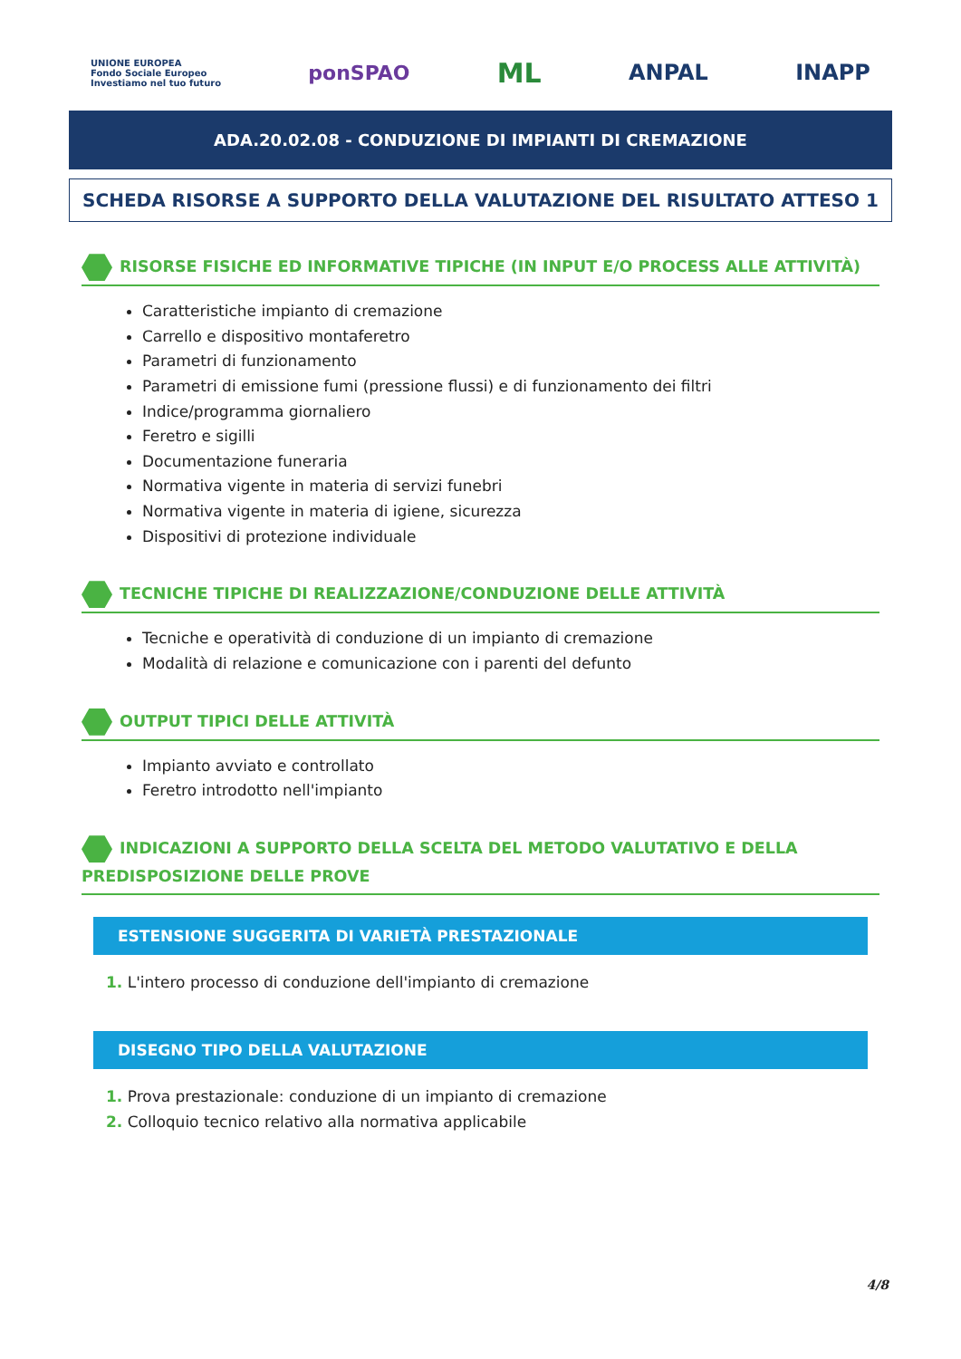UNIONE EUROPEA
Fondo Sociale Europeo
Investiamo nel tuo futuro ponSPAO ML ANPAL INAPP
ADA.20.02.08 - CONDUZIONE DI IMPIANTI DI CREMAZIONE
SCHEDA RISORSE A SUPPORTO DELLA VALUTAZIONE DEL RISULTATO ATTESO 1
RISORSE FISICHE ED INFORMATIVE TIPICHE (IN INPUT E/O PROCESS ALLE ATTIVITÀ)
Caratteristiche impianto di cremazione
Carrello e dispositivo montaferetro
Parametri di funzionamento
Parametri di emissione fumi (pressione flussi) e di funzionamento dei filtri
Indice/programma giornaliero
Feretro e sigilli
Documentazione funeraria
Normativa vigente in materia di servizi funebri
Normativa vigente in materia di igiene, sicurezza
Dispositivi di protezione individuale
TECNICHE TIPICHE DI REALIZZAZIONE/CONDUZIONE DELLE ATTIVITÀ
Tecniche e operatività di conduzione di un impianto di cremazione
Modalità di relazione e comunicazione con i parenti del defunto
OUTPUT TIPICI DELLE ATTIVITÀ
Impianto avviato e controllato
Feretro introdotto nell'impianto
INDICAZIONI A SUPPORTO DELLA SCELTA DEL METODO VALUTATIVO E DELLA PREDISPOSIZIONE DELLE PROVE
ESTENSIONE SUGGERITA DI VARIETÀ PRESTAZIONALE
1. L'intero processo di conduzione dell'impianto di cremazione
DISEGNO TIPO DELLA VALUTAZIONE
1. Prova prestazionale: conduzione di un impianto di cremazione
2. Colloquio tecnico relativo alla normativa applicabile
4/8